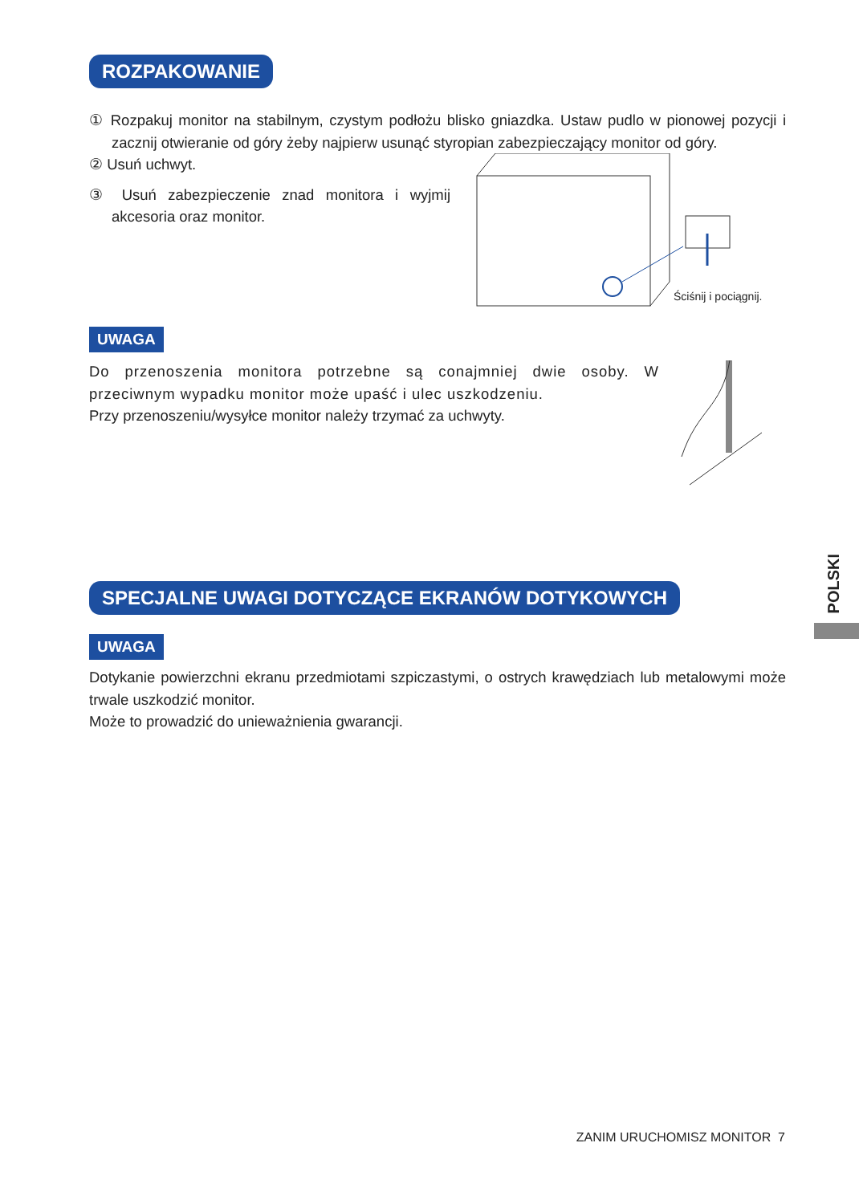ROZPAKOWANIE
① Rozpakuj monitor na stabilnym, czystym podłożu blisko gniazdka. Ustaw pudlo w pionowej pozycji i zacznij otwieranie od góry żeby najpierw usunąć styropian zabezpieczający monitor od góry.
② Usuń uchwyt.
③ Usuń zabezpieczenie znad monitora i wyjmij akcesoria oraz monitor.
Ściśnij i pociągnij.
UWAGA
Do przenoszenia monitora potrzebne są conajmniej dwie osoby. W przeciwnym wypadku monitor może upaść i ulec uszkodzeniu.
Przy przenoszeniu/wysyłce monitor należy trzymać za uchwyty.
SPECJALNE UWAGI DOTYCZĄCE EKRANÓW DOTYKOWYCH
UWAGA
Dotykanie powierzchni ekranu przedmiotami szpiczastymi, o ostrych krawędziach lub metalowymi może trwale uszkodzić monitor.
Może to prowadzić do unieważnienia gwarancji.
POLSKI
ZANIM URUCHOMISZ MONITOR 7